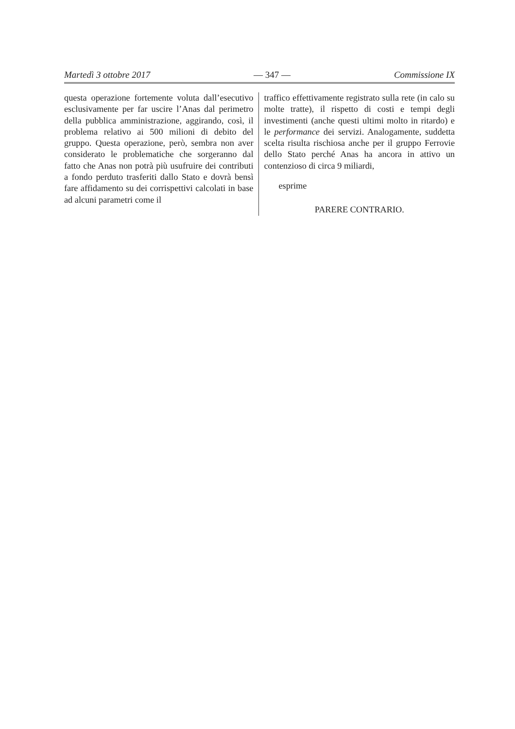Martedì 3 ottobre 2017 — 347 — Commissione IX
questa operazione fortemente voluta dal­l’esecutivo esclusivamente per far uscire l’Anas dal perimetro della pubblica am­ministrazione, aggirando, così, il problema relativo ai 500 milioni di debito del gruppo. Questa operazione, però, sembra non aver considerato le problematiche che sorgeranno dal fatto che Anas non potrà più usufruire dei contributi a fondo per­duto trasferiti dallo Stato e dovrà bensì fare affidamento su dei corrispettivi cal­colati in base ad alcuni parametri come il
traffico effettivamente registrato sulla rete (in calo su molte tratte), il rispetto di costi e tempi degli investimenti (anche questi ultimi molto in ritardo) e le performance dei servizi. Analogamente, suddetta scelta risulta rischiosa anche per il gruppo Fer­rovie dello Stato perché Anas ha ancora in attivo un contenzioso di circa 9 miliardi,
esprime
PARERE CONTRARIO.